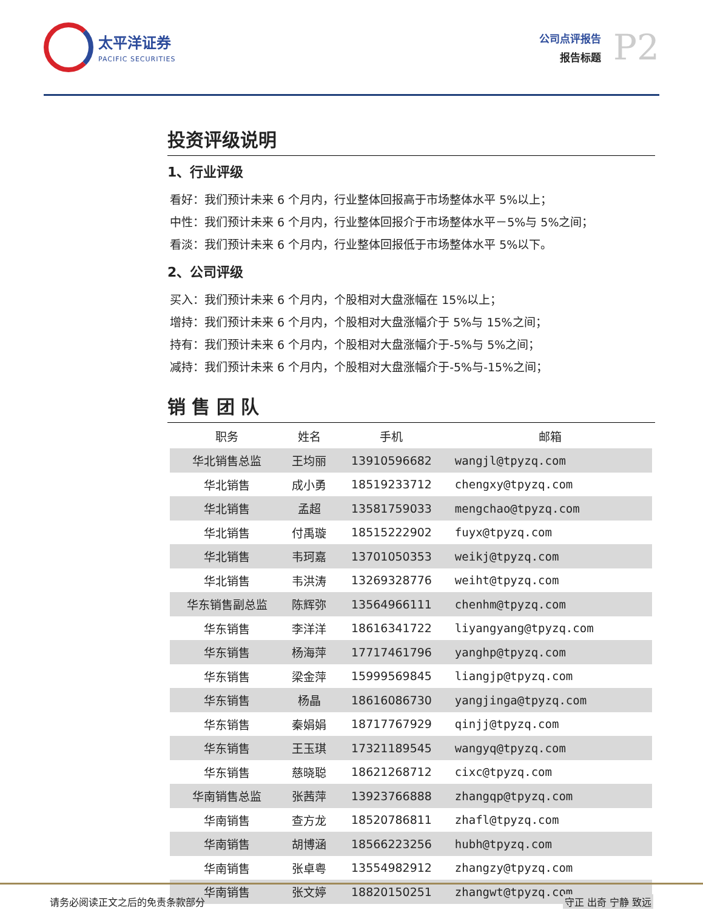太平洋证券
PACIFIC SECURITIES
公司点评报告
报告标题
P2
投资评级说明
1、行业评级
看好：我们预计未来 6 个月内，行业整体回报高于市场整体水平 5%以上；
中性：我们预计未来 6 个月内，行业整体回报介于市场整体水平－5%与 5%之间；
看淡：我们预计未来 6 个月内，行业整体回报低于市场整体水平 5%以下。
2、公司评级
买入：我们预计未来 6 个月内，个股相对大盘涨幅在 15%以上；
增持：我们预计未来 6 个月内，个股相对大盘涨幅介于 5%与 15%之间；
持有：我们预计未来 6 个月内，个股相对大盘涨幅介于-5%与 5%之间；
减持：我们预计未来 6 个月内，个股相对大盘涨幅介于-5%与-15%之间；
销 售 团 队
| 职务 | 姓名 | 手机 | 邮箱 |
| --- | --- | --- | --- |
| 华北销售总监 | 王均丽 | 13910596682 | wangjl@tpyzq.com |
| 华北销售 | 成小勇 | 18519233712 | chengxy@tpyzq.com |
| 华北销售 | 孟超 | 13581759033 | mengchao@tpyzq.com |
| 华北销售 | 付禹璇 | 18515222902 | fuyx@tpyzq.com |
| 华北销售 | 韦珂嘉 | 13701050353 | weikj@tpyzq.com |
| 华北销售 | 韦洪涛 | 13269328776 | weiht@tpyzq.com |
| 华东销售副总监 | 陈辉弥 | 13564966111 | chenhm@tpyzq.com |
| 华东销售 | 李洋洋 | 18616341722 | liyangyang@tpyzq.com |
| 华东销售 | 杨海萍 | 17717461796 | yanghp@tpyzq.com |
| 华东销售 | 梁金萍 | 15999569845 | liangjp@tpyzq.com |
| 华东销售 | 杨晶 | 18616086730 | yangjinga@tpyzq.com |
| 华东销售 | 秦娟娟 | 18717767929 | qinjj@tpyzq.com |
| 华东销售 | 王玉琪 | 17321189545 | wangyq@tpyzq.com |
| 华东销售 | 慈晓聪 | 18621268712 | cixc@tpyzq.com |
| 华南销售总监 | 张茜萍 | 13923766888 | zhangqp@tpyzq.com |
| 华南销售 | 查方龙 | 18520786811 | zhafl@tpyzq.com |
| 华南销售 | 胡博涵 | 18566223256 | hubh@tpyzq.com |
| 华南销售 | 张卓粤 | 13554982912 | zhangzy@tpyzq.com |
| 华南销售 | 张文婷 | 18820150251 | zhangwt@tpyzq.com |
请务必阅读正文之后的免责条款部分 守正 出奇 宁静 致远